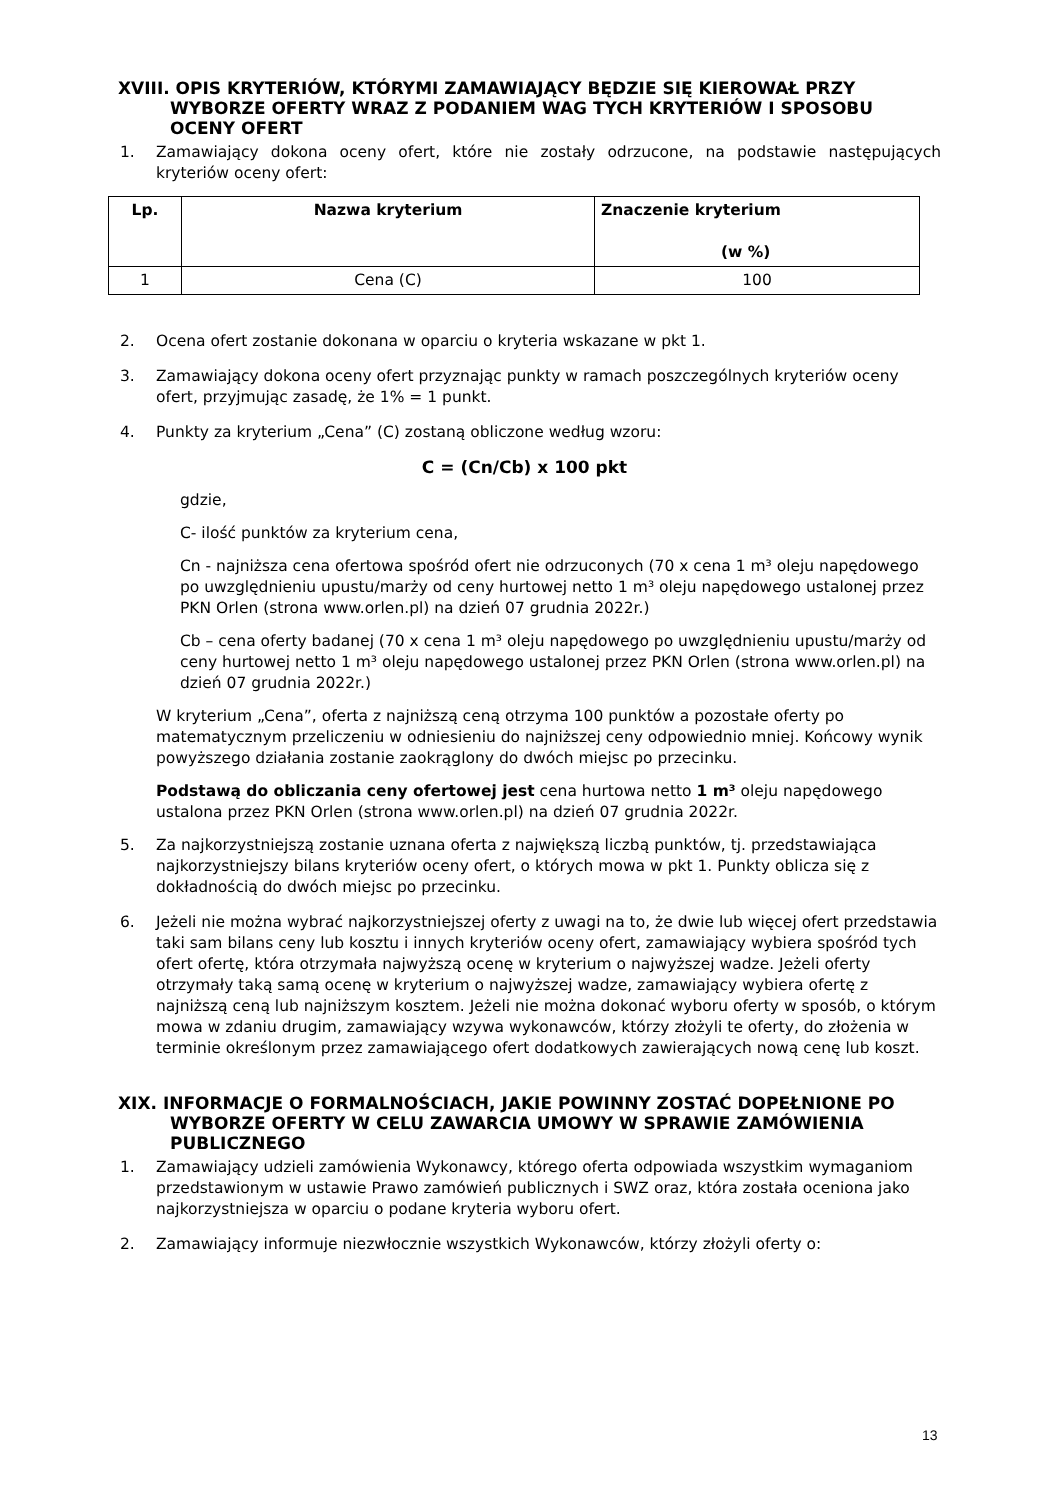XVIII. OPIS KRYTERIÓW, KTÓRYMI ZAMAWIAJĄCY BĘDZIE SIĘ KIEROWAŁ PRZY WYBORZE OFERTY WRAZ Z PODANIEM WAG TYCH KRYTERIÓW I SPOSOBU OCENY OFERT
1. Zamawiający dokona oceny ofert, które nie zostały odrzucone, na podstawie następujących kryteriów oceny ofert:
| Lp. | Nazwa kryterium | Znaczenie kryterium (w %) |
| --- | --- | --- |
| 1 | Cena (C) | 100 |
2. Ocena ofert zostanie dokonana w oparciu o kryteria wskazane w pkt 1.
3. Zamawiający dokona oceny ofert przyznając punkty w ramach poszczególnych kryteriów oceny ofert, przyjmując zasadę, że 1% = 1 punkt.
4. Punkty za kryterium „Cena” (C) zostaną obliczone według wzoru:
C = (Cn/Cb) x 100 pkt
gdzie,
C- ilość punktów za kryterium cena,
Cn - najniższa cena ofertowa spośród ofert nie odrzuconych (70 x cena 1 m³ oleju napędowego po uwzględnieniu upustu/marży od ceny hurtowej netto 1 m³ oleju napędowego ustalonej przez PKN Orlen (strona www.orlen.pl) na dzień 07 grudnia 2022r.)
Cb – cena oferty badanej (70 x cena 1 m³ oleju napędowego po uwzględnieniu upustu/marży od ceny hurtowej netto 1 m³ oleju napędowego ustalonej przez PKN Orlen (strona www.orlen.pl) na dzień 07 grudnia 2022r.)
W kryterium „Cena”, oferta z najniższą ceną otrzyma 100 punktów a pozostałe oferty po matematycznym przeliczeniu w odniesieniu do najniższej ceny odpowiednio mniej. Końcowy wynik powyższego działania zostanie zaokrąglony do dwóch miejsc po przecinku.
Podstawą do obliczania ceny ofertowej jest cena hurtowa netto 1 m³ oleju napędowego ustalona przez PKN Orlen (strona www.orlen.pl) na dzień 07 grudnia 2022r.
5. Za najkorzystniejszą zostanie uznana oferta z największą liczbą punktów, tj. przedstawiająca najkorzystniejszy bilans kryteriów oceny ofert, o których mowa w pkt 1. Punkty oblicza się z dokładnością do dwóch miejsc po przecinku.
6. Jeżeli nie można wybrać najkorzystniejszej oferty z uwagi na to, że dwie lub więcej ofert przedstawia taki sam bilans ceny lub kosztu i innych kryteriów oceny ofert, zamawiający wybiera spośród tych ofert ofertę, która otrzymała najwyższą ocenę w kryterium o najwyższej wadze. Jeżeli oferty otrzymały taką samą ocenę w kryterium o najwyższej wadze, zamawiający wybiera ofertę z najniższą ceną lub najniższym kosztem. Jeżeli nie można dokonać wyboru oferty w sposób, o którym mowa w zdaniu drugim, zamawiający wzywa wykonawców, którzy złożyli te oferty, do złożenia w terminie określonym przez zamawiającego ofert dodatkowych zawierających nową cenę lub koszt.
XIX. INFORMACJE O FORMALNOŚCIACH, JAKIE POWINNY ZOSTAĆ DOPEŁNIONE PO WYBORZE OFERTY W CELU ZAWARCIA UMOWY W SPRAWIE ZAMÓWIENIA PUBLICZNEGO
1. Zamawiający udzieli zamówienia Wykonawcy, którego oferta odpowiada wszystkim wymaganiom przedstawionym w ustawie Prawo zamówień publicznych i SWZ oraz, która została oceniona jako najkorzystniejsza w oparciu o podane kryteria wyboru ofert.
2. Zamawiający informuje niezwłocznie wszystkich Wykonawców, którzy złożyli oferty o:
13